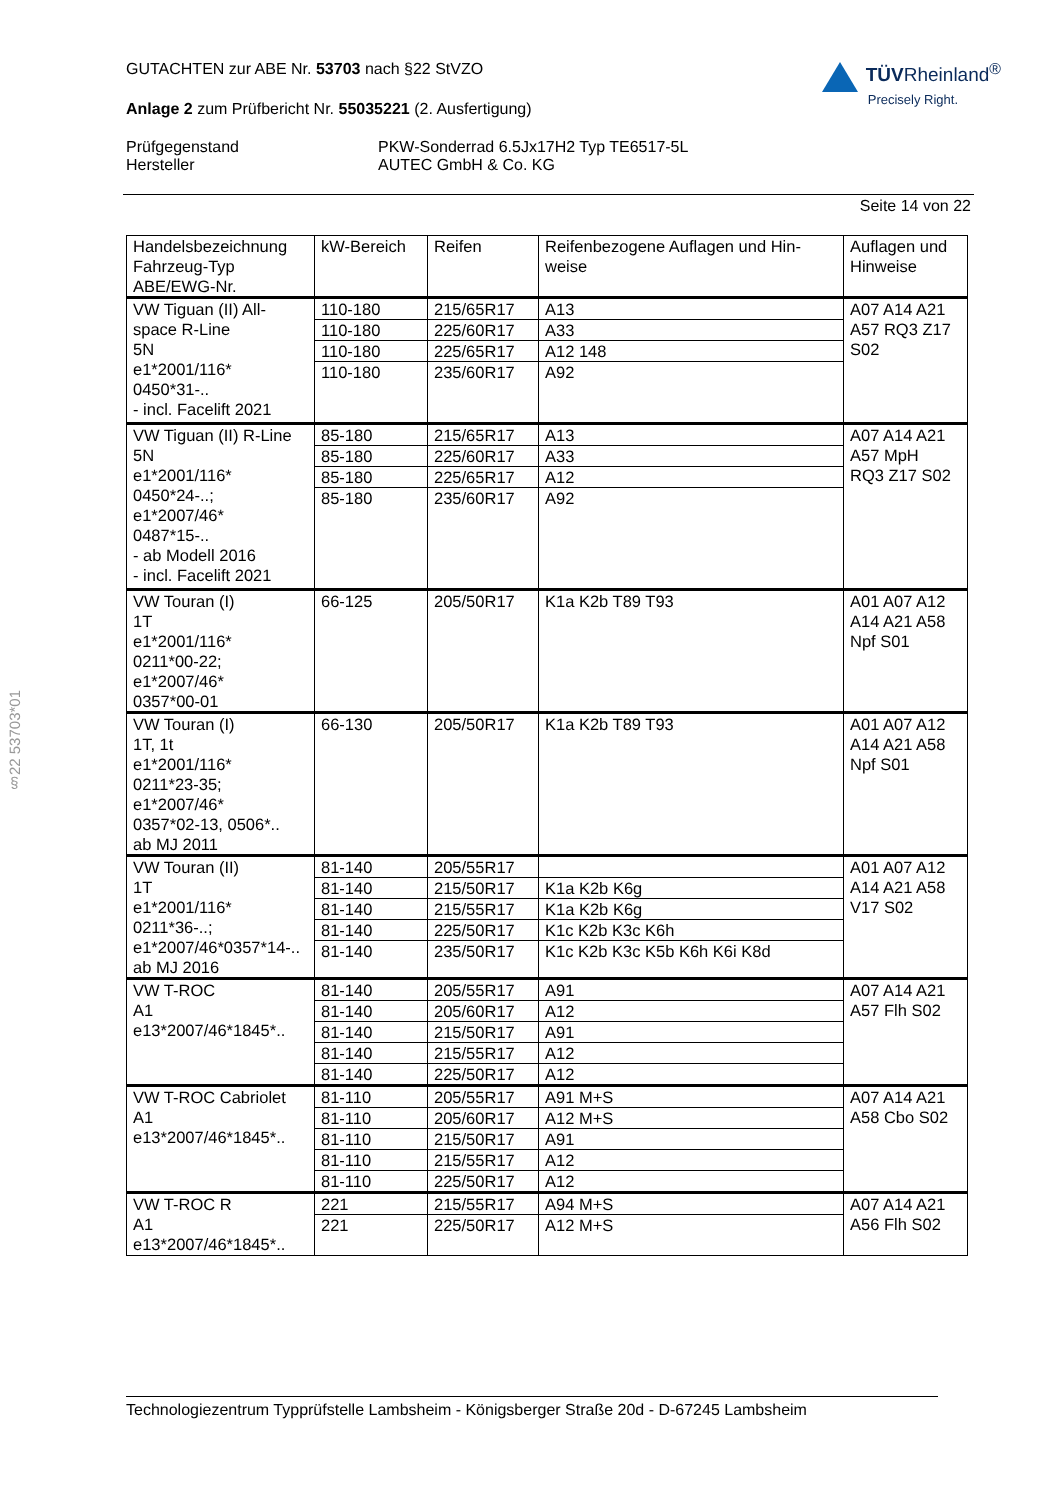§22 53703*01
GUTACHTEN zur ABE Nr. 53703 nach §22 StVZO
Anlage 2 zum Prüfbericht Nr. 55035221 (2. Ausfertigung)
TÜV Rheinland<sup>®</sup>
Precisely Right.
Prüfgegenstand
Hersteller
PKW-Sonderrad 6.5Jx17H2 Typ TE6517-5L
AUTEC GmbH & Co. KG
Seite 14 von 22
| Handelsbezeichnung Fahrzeug-Typ ABE/EWG-Nr. | kW-Bereich | Reifen | Reifenbezogene Auflagen und Hin- weise | Auflagen und Hinweise |
| VW Tiguan (II) All- space R-Line 5N e1*2001/116* 0450*31-.. - incl. Facelift 2021 | 110-180 | 215/65R17 | A13 | A07 A14 A21 A57 RQ3 Z17 S02 |
| | 110-180 | 225/60R17 | A33 | |
| | 110-180 | 225/65R17 | A12 148 | |
| | 110-180 | 235/60R17 | A92 | |
| VW Tiguan (II) R-Line 5N e1*2001/116* 0450*24-..; e1*2007/46* 0487*15-.. - ab Modell 2016 - incl. Facelift 2021 | 85-180 | 215/65R17 | A13 | A07 A14 A21 A57 MpH RQ3 Z17 S02 |
| | 85-180 | 225/60R17 | A33 | |
| | 85-180 | 225/65R17 | A12 | |
| | 85-180 | 235/60R17 | A92 | |
| VW Touran (I) 1T e1*2001/116* 0211*00-22; e1*2007/46* 0357*00-01 | 66-125 | 205/50R17 | K1a K2b T89 T93 | A01 A07 A12 A14 A21 A58 Npf S01 |
| VW Touran (I) 1T, 1t e1*2001/116* 0211*23-35; e1*2007/46* 0357*02-13, 0506*.. ab MJ 2011 | 66-130 | 205/50R17 | K1a K2b T89 T93 | A01 A07 A12 A14 A21 A58 Npf S01 |
| VW Touran (II) 1T e1*2001/116* 0211*36-..; e1*2007/46*0357*14-.. ab MJ 2016 | 81-140 | 205/55R17 | | A01 A07 A12 A14 A21 A58 V17 S02 |
| | 81-140 | 215/50R17 | K1a K2b K6g | |
| | 81-140 | 215/55R17 | K1a K2b K6g | |
| | 81-140 | 225/50R17 | K1c K2b K3c K6h | |
| | 81-140 | 235/50R17 | K1c K2b K3c K5b K6h K6i K8d | |
| VW T-ROC A1 e13*2007/46*1845*.. | 81-140 | 205/55R17 | A91 | A07 A14 A21 A57 Flh S02 |
| | 81-140 | 205/60R17 | A12 | |
| | 81-140 | 215/50R17 | A91 | |
| | 81-140 | 215/55R17 | A12 | |
| | 81-140 | 225/50R17 | A12 | |
| VW T-ROC Cabriolet A1 e13*2007/46*1845*.. | 81-110 | 205/55R17 | A91 M+S | A07 A14 A21 A58 Cbo S02 |
| | 81-110 | 205/60R17 | A12 M+S | |
| | 81-110 | 215/50R17 | A91 | |
| | 81-110 | 215/55R17 | A12 | |
| | 81-110 | 225/50R17 | A12 | |
| VW T-ROC R A1 e13*2007/46*1845*.. | 221 | 215/55R17 | A94 M+S | A07 A14 A21 A56 Flh S02 |
| | 221 | 225/50R17 | A12 M+S | |
Technologiezentrum Typprüfstelle Lambsheim - Königsberger Straße 20d - D-67245 Lambsheim